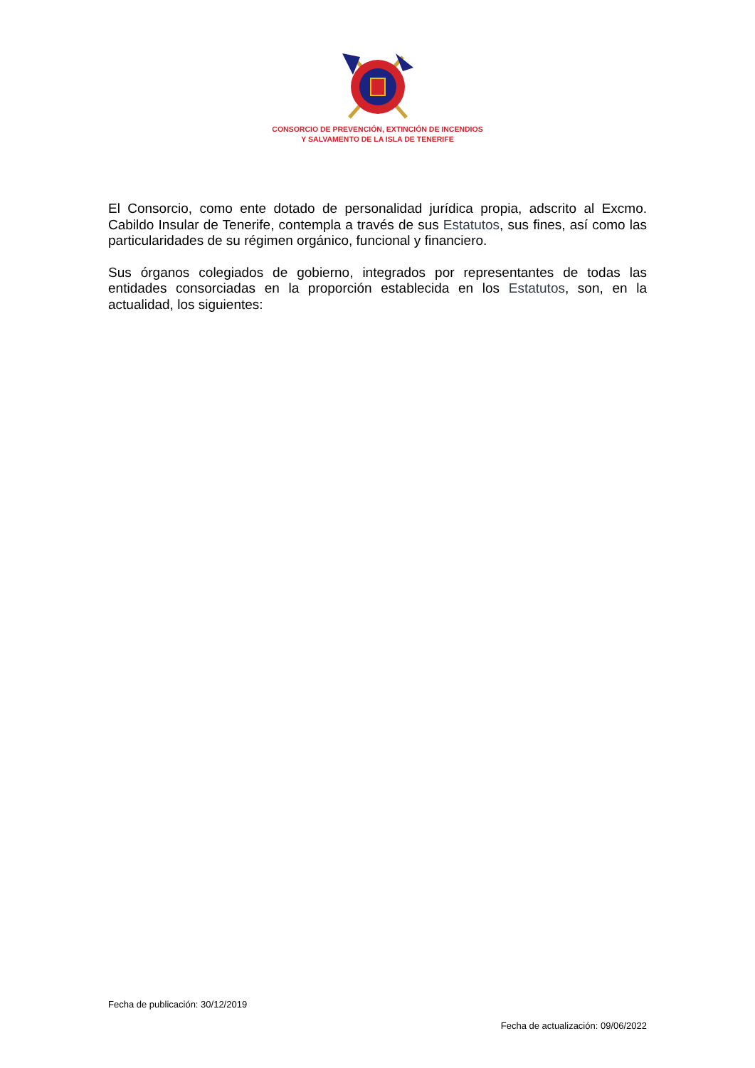CONSORCIO DE PREVENCIÓN, EXTINCIÓN DE INCENDIOS
Y SALVAMENTO DE LA ISLA DE TENERIFE
El Consorcio, como ente dotado de personalidad jurídica propia, adscrito al Excmo. Cabildo Insular de Tenerife, contempla a través de sus Estatutos, sus fines, así como las particularidades de su régimen orgánico, funcional y financiero.
Sus órganos colegiados de gobierno, integrados por representantes de todas las entidades consorciadas en la proporción establecida en los Estatutos, son, en la actualidad, los siguientes:
Fecha de publicación: 30/12/2019
Fecha de actualización: 09/06/2022